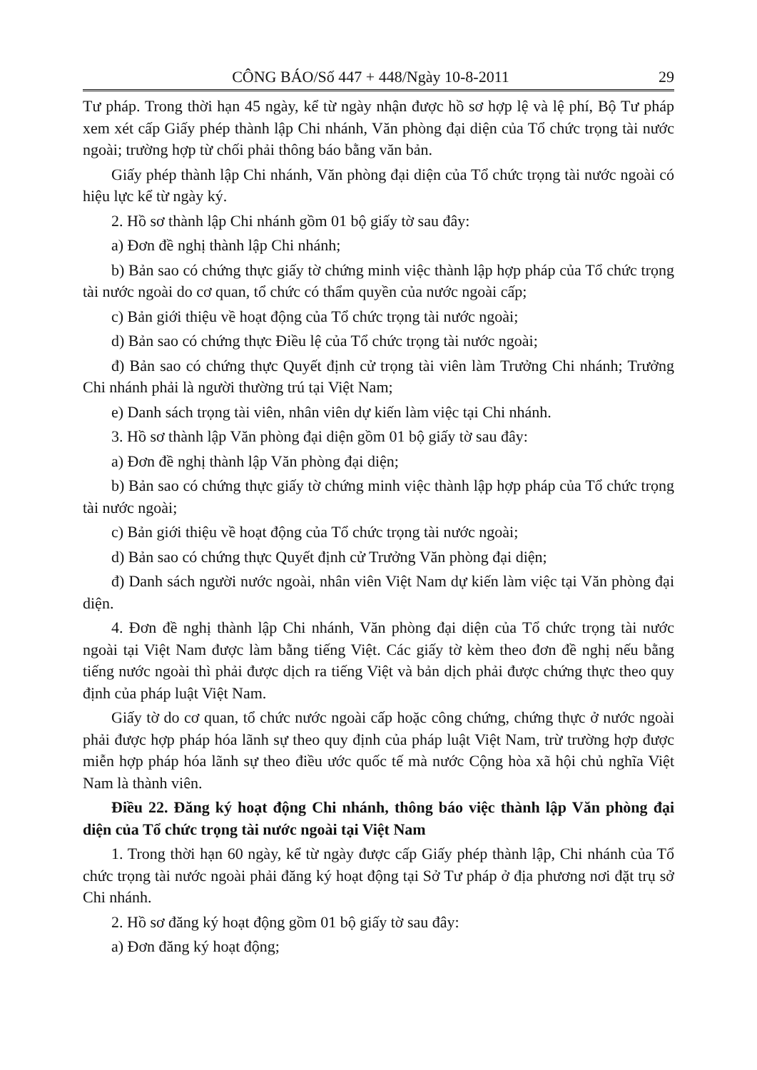CÔNG BÁO/Số 447 + 448/Ngày 10-8-2011 29
Tư pháp. Trong thời hạn 45 ngày, kể từ ngày nhận được hồ sơ hợp lệ và lệ phí, Bộ Tư pháp xem xét cấp Giấy phép thành lập Chi nhánh, Văn phòng đại diện của Tổ chức trọng tài nước ngoài; trường hợp từ chối phải thông báo bằng văn bản.
Giấy phép thành lập Chi nhánh, Văn phòng đại diện của Tổ chức trọng tài nước ngoài có hiệu lực kể từ ngày ký.
2. Hồ sơ thành lập Chi nhánh gồm 01 bộ giấy tờ sau đây:
a) Đơn đề nghị thành lập Chi nhánh;
b) Bản sao có chứng thực giấy tờ chứng minh việc thành lập hợp pháp của Tổ chức trọng tài nước ngoài do cơ quan, tổ chức có thẩm quyền của nước ngoài cấp;
c) Bản giới thiệu về hoạt động của Tổ chức trọng tài nước ngoài;
d) Bản sao có chứng thực Điều lệ của Tổ chức trọng tài nước ngoài;
đ) Bản sao có chứng thực Quyết định cử trọng tài viên làm Trưởng Chi nhánh; Trưởng Chi nhánh phải là người thường trú tại Việt Nam;
e) Danh sách trọng tài viên, nhân viên dự kiến làm việc tại Chi nhánh.
3. Hồ sơ thành lập Văn phòng đại diện gồm 01 bộ giấy tờ sau đây:
a) Đơn đề nghị thành lập Văn phòng đại diện;
b) Bản sao có chứng thực giấy tờ chứng minh việc thành lập hợp pháp của Tổ chức trọng tài nước ngoài;
c) Bản giới thiệu về hoạt động của Tổ chức trọng tài nước ngoài;
d) Bản sao có chứng thực Quyết định cử Trưởng Văn phòng đại diện;
đ) Danh sách người nước ngoài, nhân viên Việt Nam dự kiến làm việc tại Văn phòng đại diện.
4. Đơn đề nghị thành lập Chi nhánh, Văn phòng đại diện của Tổ chức trọng tài nước ngoài tại Việt Nam được làm bằng tiếng Việt. Các giấy tờ kèm theo đơn đề nghị nếu bằng tiếng nước ngoài thì phải được dịch ra tiếng Việt và bản dịch phải được chứng thực theo quy định của pháp luật Việt Nam.
Giấy tờ do cơ quan, tổ chức nước ngoài cấp hoặc công chứng, chứng thực ở nước ngoài phải được hợp pháp hóa lãnh sự theo quy định của pháp luật Việt Nam, trừ trường hợp được miễn hợp pháp hóa lãnh sự theo điều ước quốc tế mà nước Cộng hòa xã hội chủ nghĩa Việt Nam là thành viên.
Điều 22. Đăng ký hoạt động Chi nhánh, thông báo việc thành lập Văn phòng đại diện của Tổ chức trọng tài nước ngoài tại Việt Nam
1. Trong thời hạn 60 ngày, kể từ ngày được cấp Giấy phép thành lập, Chi nhánh của Tổ chức trọng tài nước ngoài phải đăng ký hoạt động tại Sở Tư pháp ở địa phương nơi đặt trụ sở Chi nhánh.
2. Hồ sơ đăng ký hoạt động gồm 01 bộ giấy tờ sau đây:
a) Đơn đăng ký hoạt động;